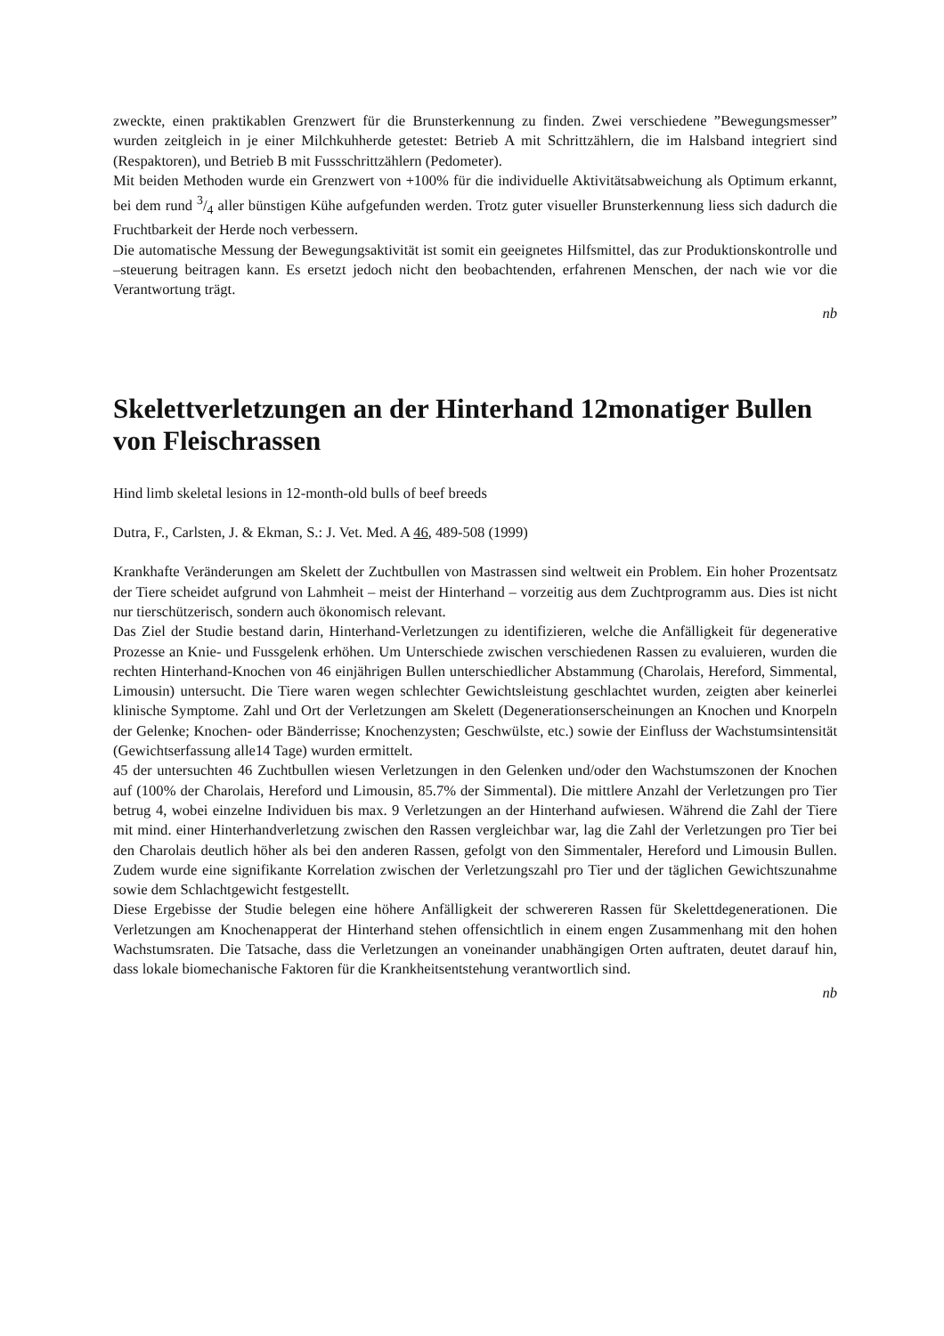zweckte, einen praktikablen Grenzwert für die Brunsterkennung zu finden. Zwei verschiedene ”Bewegungsmesser” wurden zeitgleich in je einer Milchkuhherde getestet: Betrieb A mit Schrittzählern, die im Halsband integriert sind (Respaktoren), und Betrieb B mit Fussschrittzählern (Pedometer).
Mit beiden Methoden wurde ein Grenzwert von +100% für die individuelle Aktivitätsabweichung als Optimum erkannt, bei dem rund 3/4 aller bünstigen Kühe aufgefunden werden. Trotz guter visueller Brunsterkennung liess sich dadurch die Fruchtbarkeit der Herde noch verbessern.
Die automatische Messung der Bewegungsaktivität ist somit ein geeignetes Hilfsmittel, das zur Produktionskontrolle und –steuerung beitragen kann. Es ersetzt jedoch nicht den beobachtenden, erfahrenen Menschen, der nach wie vor die Verantwortung trägt.
nb
Skelettverletzungen an der Hinterhand 12monatiger Bullen von Fleischrassen
Hind limb skeletal lesions in 12-month-old bulls of beef breeds
Dutra, F., Carlsten, J. & Ekman, S.: J. Vet. Med. A 46, 489-508 (1999)
Krankhafte Veränderungen am Skelett der Zuchtbullen von Mastrassen sind weltweit ein Problem. Ein hoher Prozentsatz der Tiere scheidet aufgrund von Lahmheit – meist der Hinterhand – vorzeitig aus dem Zuchtprogramm aus. Dies ist nicht nur tierschützerisch, sondern auch ökonomisch relevant.
Das Ziel der Studie bestand darin, Hinterhand-Verletzungen zu identifizieren, welche die Anfälligkeit für degenerative Prozesse an Knie- und Fussgelenk erhöhen. Um Unterschiede zwischen verschiedenen Rassen zu evaluieren, wurden die rechten Hinterhand-Knochen von 46 einjährigen Bullen unterschiedlicher Abstammung (Charolais, Hereford, Simmental, Limousin) untersucht. Die Tiere waren wegen schlechter Gewichtsleistung geschlachtet wurden, zeigten aber keinerlei klinische Symptome. Zahl und Ort der Verletzungen am Skelett (Degenerationserscheinungen an Knochen und Knorpeln der Gelenke; Knochen- oder Bänderrisse; Knochenzysten; Geschwülste, etc.) sowie der Einfluss der Wachstumsintensität (Gewichtserfassung alle14 Tage) wurden ermittelt.
45 der untersuchten 46 Zuchtbullen wiesen Verletzungen in den Gelenken und/oder den Wachstumszonen der Knochen auf (100% der Charolais, Hereford und Limousin, 85.7% der Simmental). Die mittlere Anzahl der Verletzungen pro Tier betrug 4, wobei einzelne Individuen bis max. 9 Verletzungen an der Hinterhand aufwiesen. Während die Zahl der Tiere mit mind. einer Hinterhandverletzung zwischen den Rassen vergleichbar war, lag die Zahl der Verletzungen pro Tier bei den Charolais deutlich höher als bei den anderen Rassen, gefolgt von den Simmentaler, Hereford und Limousin Bullen. Zudem wurde eine signifikante Korrelation zwischen der Verletzungszahl pro Tier und der täglichen Gewichtszunahme sowie dem Schlachtgewicht festgestellt.
Diese Ergebisse der Studie belegen eine höhere Anfälligkeit der schwereren Rassen für Skelettdegenerationen. Die Verletzungen am Knochenapperat der Hinterhand stehen offensichtlich in einem engen Zusammenhang mit den hohen Wachstumsraten. Die Tatsache, dass die Verletzungen an voneinander unabhängigen Orten auftraten, deutet darauf hin, dass lokale biomechanische Faktoren für die Krankheitsentstehung verantwortlich sind.
nb